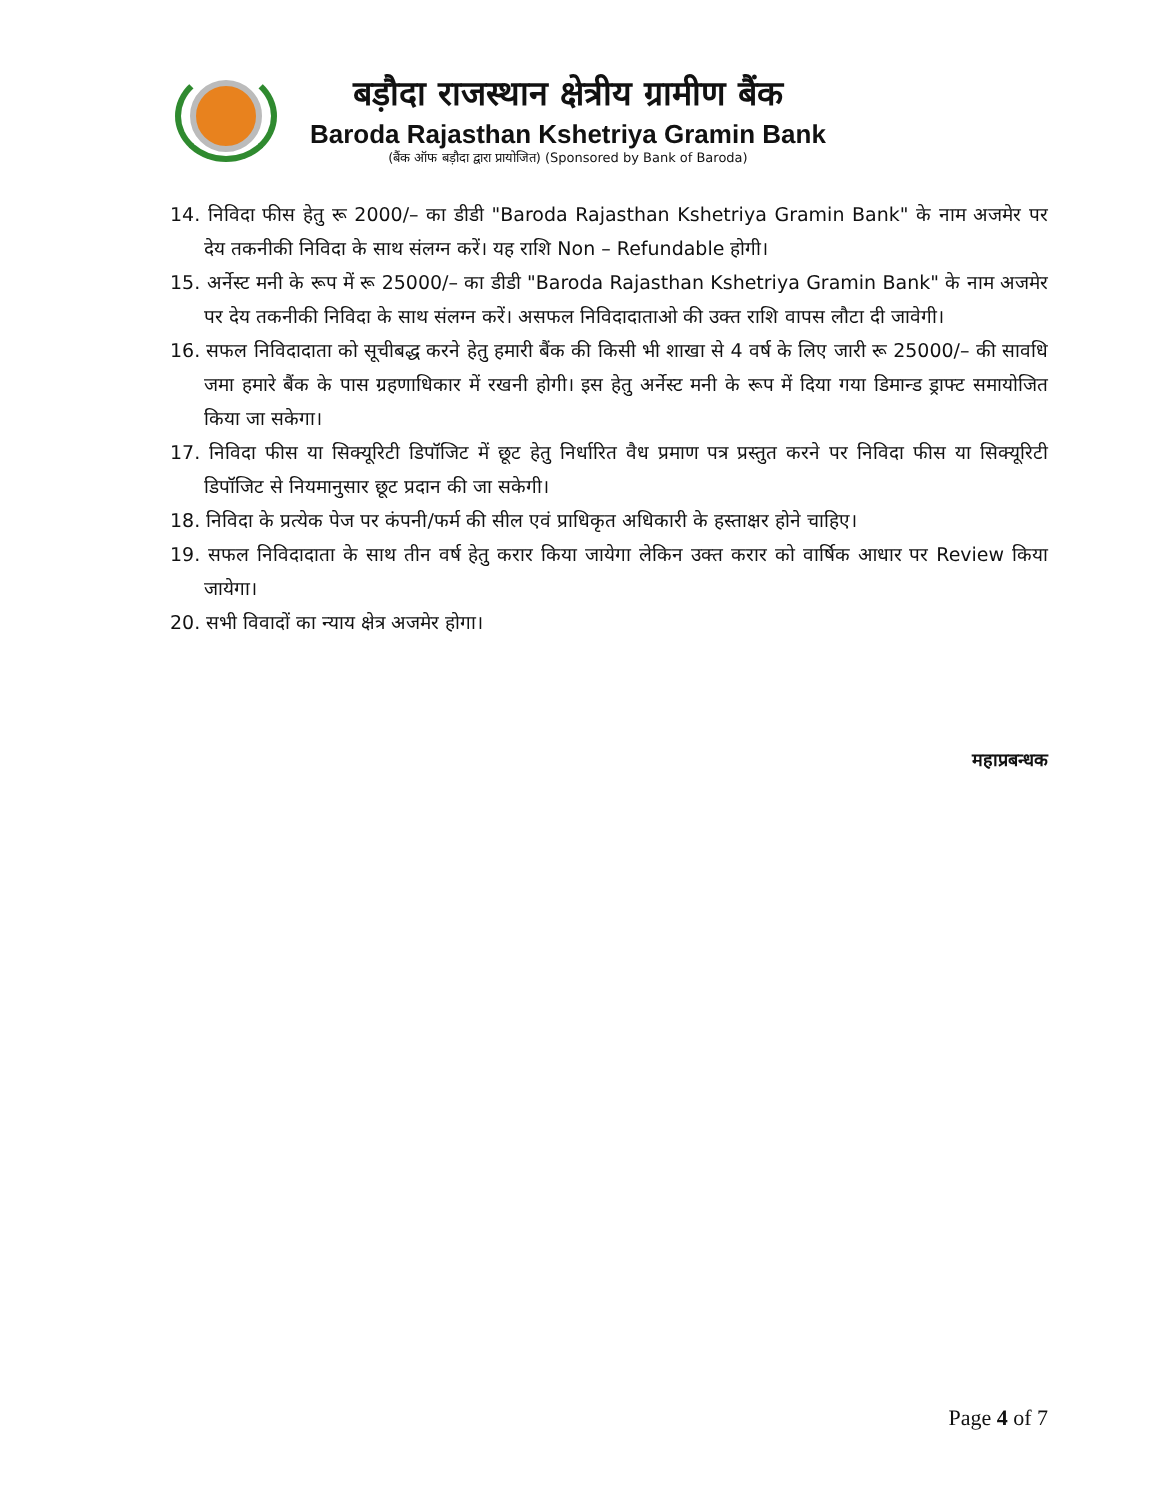बड़ौदा राजस्थान क्षेत्रीय ग्रामीण बैंक
Baroda Rajasthan Kshetriya Gramin Bank
(बैंक ऑफ बड़ौदा द्वारा प्रायोजित) (Sponsored by Bank of Baroda)
14. निविदा फीस हेतु रू 2000/– का डीडी "Baroda Rajasthan Kshetriya Gramin Bank" के नाम अजमेर पर देय तकनीकी निविदा के साथ संलग्न करें। यह राशि Non – Refundable होगी।
15. अर्नेस्ट मनी के रूप में रू 25000/– का डीडी "Baroda Rajasthan Kshetriya Gramin Bank" के नाम अजमेर पर देय तकनीकी निविदा के साथ संलग्न करें। असफल निविदादाताओ की उक्त राशि वापस लौटा दी जावेगी।
16. सफल निविदादाता को सूचीबद्ध करने हेतु हमारी बैंक की किसी भी शाखा से 4 वर्ष के लिए जारी रू 25000/– की सावधि जमा हमारे बैंक के पास ग्रहणाधिकार में रखनी होगी। इस हेतु अर्नेस्ट मनी के रूप में दिया गया डिमान्ड ड्राफ्ट समायोजित किया जा सकेगा।
17. निविदा फीस या सिक्यूरिटी डिपॉजिट में छूट हेतु निर्धारित वैध प्रमाण पत्र प्रस्तुत करने पर निविदा फीस या सिक्यूरिटी डिपॉजिट से नियमानुसार छूट प्रदान की जा सकेगी।
18. निविदा के प्रत्येक पेज पर कंपनी/फर्म की सील एवं प्राधिकृत अधिकारी के हस्ताक्षर होने चाहिए।
19. सफल निविदादाता के साथ तीन वर्ष हेतु करार किया जायेगा लेकिन उक्त करार को वार्षिक आधार पर Review किया जायेगा।
20. सभी विवादों का न्याय क्षेत्र अजमेर होगा।
महाप्रबन्धक
Page 4 of 7